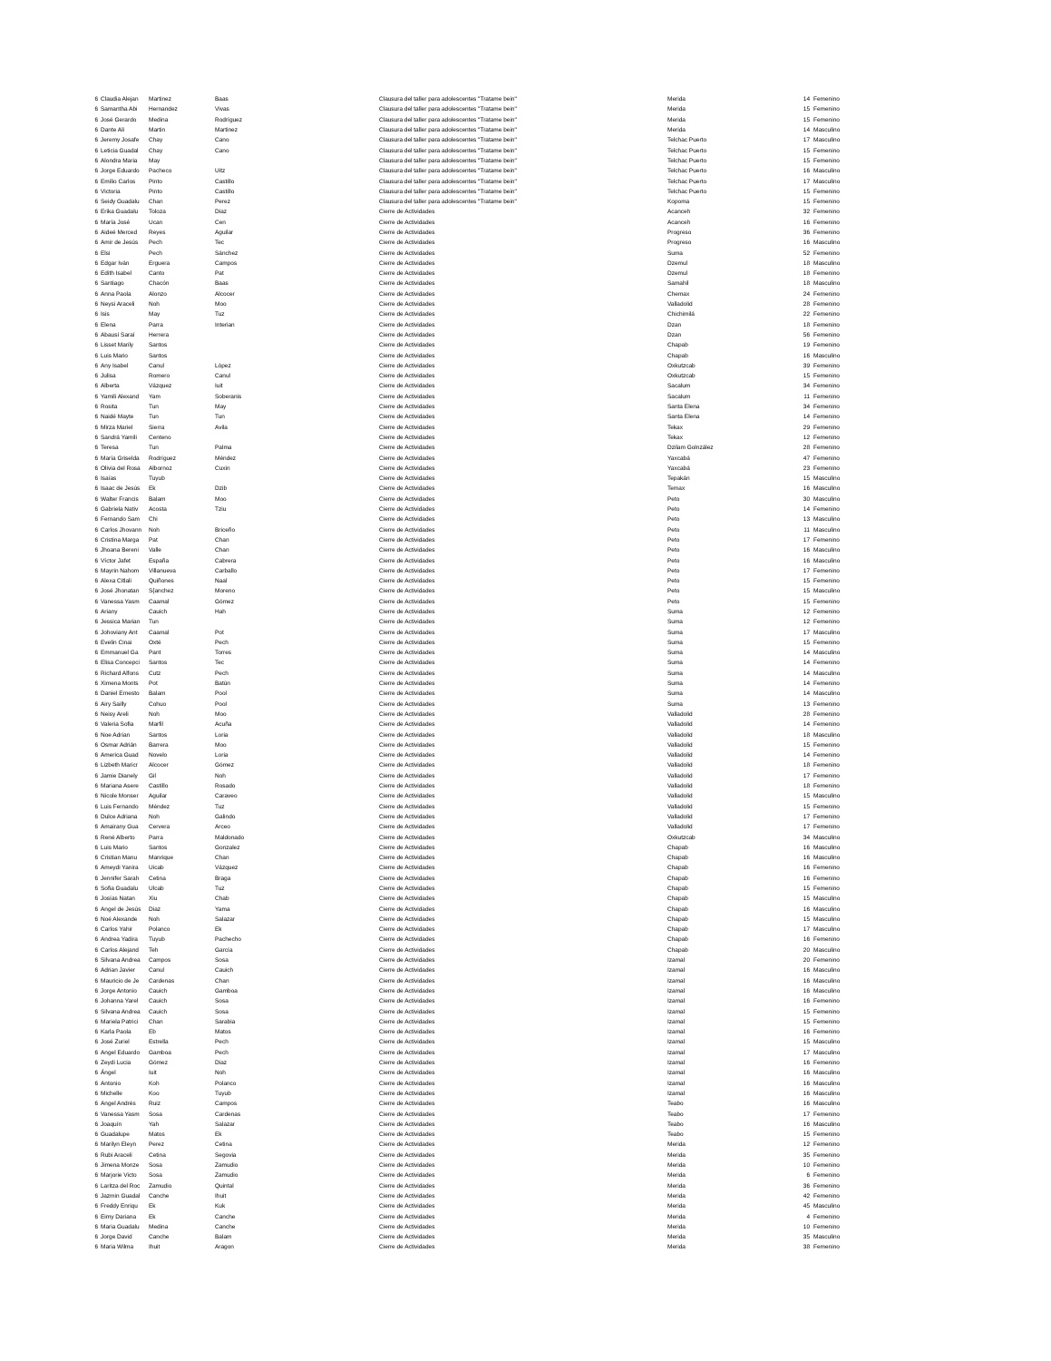| 6 | Claudia Alejan | Martinez | Baas | Clausura del taller para adolescentes "Tratame bein" | Merida | 14 | Femenino |
| 6 | Samantha Abi | Hernandez | Vivas | Clausura del taller para adolescentes "Tratame bein" | Merida | 15 | Femenino |
| 6 | José Gerardo | Medina | Rodríguez | Clausura del taller para adolescentes "Tratame bein" | Merida | 15 | Femenino |
| 6 | Dante Ali | Martin | Martinez | Clausura del taller para adolescentes "Tratame bein" | Merida | 14 | Masculino |
| 6 | Jeremy Josafe | Chay | Cano | Clausura del taller para adolescentes "Tratame bein" | Telchac Puerto | 17 | Masculino |
| 6 | Leticia Guadal | Chay | Cano | Clausura del taller para adolescentes "Tratame bein" | Telchac Puerto | 15 | Femenino |
| 6 | Alondra Maria | May | | Clausura del taller para adolescentes "Tratame bein" | Telchac Puerto | 15 | Femenino |
| 6 | Jorge Eduardo | Pacheco | Uitz | Clausura del taller para adolescentes "Tratame bein" | Telchac Puerto | 16 | Masculino |
| 6 | Emilio Carlos | Pinto | Castillo | Clausura del taller para adolescentes "Tratame bein" | Telchac Puerto | 17 | Masculino |
| 6 | Victoria | Pinto | Castillo | Clausura del taller para adolescentes "Tratame bein" | Telchac Puerto | 15 | Femenino |
| 6 | Seidy Guadalu | Chan | Perez | Clausura del taller para adolescentes "Tratame bein" | Kopoma | 15 | Femenino |
| 6 | Erika Guadalu | Toloza | Diaz | Cierre de Actividades | Acanceh | 32 | Femenino |
| 6 | María José | Ucan | Cen | Cierre de Actividades | Acanceh | 16 | Femenino |
| 6 | Aideé Merced | Reyes | Aguilar | Cierre de Actividades | Progreso | 36 | Femenino |
| 6 | Amir de Jesús | Pech | Tec | Cierre de Actividades | Progreso | 16 | Masculino |
| 6 | Elsi | Pech | Sánchez | Cierre de Actividades | Suma | 52 | Femenino |
| 6 | Edgar Iván | Erguera | Campos | Cierre de Actividades | Dzemul | 18 | Masculino |
| 6 | Edith Isabel | Canto | Pat | Cierre de Actividades | Dzemul | 18 | Femenino |
| 6 | Santiago | Chacón | Baas | Cierre de Actividades | Samahil | 18 | Masculino |
| 6 | Anna Paola | Alonzo | Alcocer | Cierre de Actividades | Chemax | 24 | Femenino |
| 6 | Neysi Araceli | Noh | Moo | Cierre de Actividades | Valladolid | 28 | Femenino |
| 6 | Isis | May | Tuz | Cierre de Actividades | Chichimilá | 22 | Femenino |
| 6 | Elena | Parra | Interian | Cierre de Actividades | Dzan | 18 | Femenino |
| 6 | Abausí Saraí | Herrera | | Cierre de Actividades | Dzan | 56 | Femenino |
| 6 | Lisset Marily | Santos | | Cierre de Actividades | Chapab | 19 | Femenino |
| 6 | Luis Mario | Santos | | Cierre de Actividades | Chapab | 16 | Masculino |
| 6 | Any Isabel | Canul | López | Cierre de Actividades | Oxkutzcab | 39 | Femenino |
| 6 | Julisa | Romero | Canul | Cierre de Actividades | Oxkutzcab | 15 | Femenino |
| 6 | Alberta | Vázquez | Iuit | Cierre de Actividades | Sacalum | 34 | Femenino |
| 6 | Yamili Alexand | Yam | Soberanis | Cierre de Actividades | Sacalum | 11 | Femenino |
| 6 | Rosita | Tun | May | Cierre de Actividades | Santa Elena | 34 | Femenino |
| 6 | Naidé Mayte | Tun | Tun | Cierre de Actividades | Santa Elena | 14 | Femenino |
| 6 | Mirza Mariel | Sierra | Avila | Cierre de Actividades | Tekax | 29 | Femenino |
| 6 | Sandrá Yamili | Centeno | | Cierre de Actividades | Tekax | 12 | Femenino |
| 6 | Teresa | Tun | Palma | Cierre de Actividades | Dzilam Golnzález | 28 | Femenino |
| 6 | María Griselda | Rodríguez | Méndez | Cierre de Actividades | Yaxcabá | 47 | Femenino |
| 6 | Olivia del Rosa | Albornoz | Cuxin | Cierre de Actividades | Yaxcabá | 23 | Femenino |
| 6 | Isaías | Tuyub | | Cierre de Actividades | Tepakán | 15 | Masculino |
| 6 | Isaac de Jesús | Ek | Dzib | Cierre de Actividades | Temax | 16 | Masculino |
| 6 | Walter Francis | Balam | Moo | Cierre de Actividades | Peto | 30 | Masculino |
| 6 | Gabriela Nativ | Acosta | Tziu | Cierre de Actividades | Peto | 14 | Femenino |
| 6 | Fernando Sam | Chi | | Cierre de Actividades | Peto | 13 | Masculino |
| 6 | Carlos Jhovann | Noh | Briceño | Cierre de Actividades | Peto | 11 | Masculino |
| 6 | Cristina Marga | Pat | Chan | Cierre de Actividades | Peto | 17 | Femenino |
| 6 | Jhoana Bereni | Valle | Chan | Cierre de Actividades | Peto | 16 | Masculino |
| 6 | Víctor Jafet | España | Cabrera | Cierre de Actividades | Peto | 16 | Masculino |
| 6 | Mayrin Nahom | Villanueva | Carballo | Cierre de Actividades | Peto | 17 | Femenino |
| 6 | Alexa Citlali | Quiñones | Naal | Cierre de Actividades | Peto | 15 | Femenino |
| 6 | José Jhonatan | S{anchez | Moreno | Cierre de Actividades | Peto | 15 | Masculino |
| 6 | Vanessa Yasm | Caamal | Gómez | Cierre de Actividades | Peto | 15 | Femenino |
| 6 | Ariany | Cauich | Hah | Cierre de Actividades | Suma | 12 | Femenino |
| 6 | Jessica Marian | Tun | | Cierre de Actividades | Suma | 12 | Femenino |
| 6 | Johoviany Ant | Caamal | Pot | Cierre de Actividades | Suma | 17 | Masculino |
| 6 | Evelin Cinai | Oxté | Pech | Cierre de Actividades | Suma | 15 | Femenino |
| 6 | Emmanuel Ga | Pant | Torres | Cierre de Actividades | Suma | 14 | Masculino |
| 6 | Elisa Concepci | Santos | Tec | Cierre de Actividades | Suma | 14 | Femenino |
| 6 | Richard Alfons | Cutz | Pech | Cierre de Actividades | Suma | 14 | Masculino |
| 6 | Ximena Monts | Pot | Batún | Cierre de Actividades | Suma | 14 | Femenino |
| 6 | Daniel Ernesto | Balam | Pool | Cierre de Actividades | Suma | 14 | Masculino |
| 6 | Airy Sailly | Cohuo | Pool | Cierre de Actividades | Suma | 13 | Femenino |
| 6 | Neisy Areli | Noh | Moo | Cierre de Actividades | Valladolid | 28 | Femenino |
| 6 | Valeria Sofia | Marfil | Acuña | Cierre de Actividades | Valladolid | 14 | Femenino |
| 6 | Noe Adrian | Santos | Loria | Cierre de Actividades | Valladolid | 18 | Masculino |
| 6 | Osmar Adrián | Barrera | Moo | Cierre de Actividades | Valladolid | 15 | Femenino |
| 6 | America Guad | Novelo | Loria | Cierre de Actividades | Valladolid | 14 | Femenino |
| 6 | Lizbeth Maricr | Alcocer | Gómez | Cierre de Actividades | Valladolid | 18 | Femenino |
| 6 | Jamie Dianely | Gil | Noh | Cierre de Actividades | Valladolid | 17 | Femenino |
| 6 | Mariana Asere | Castillo | Rosado | Cierre de Actividades | Valladolid | 18 | Femenino |
| 6 | Nicole Monser | Aguilar | Caraveo | Cierre de Actividades | Valladolid | 15 | Masculino |
| 6 | Luis Fernando | Méndez | Tuz | Cierre de Actividades | Valladolid | 15 | Femenino |
| 6 | Dulce Adriana | Noh | Galindo | Cierre de Actividades | Valladolid | 17 | Femenino |
| 6 | Amairany Gua | Cervera | Arceo | Cierre de Actividades | Valladolid | 17 | Femenino |
| 6 | René Alberto | Parra | Maldonado | Cierre de Actividades | Oxkutzcab | 34 | Masculino |
| 6 | Luis Mario | Santos | Gonzalez | Cierre de Actividades | Chapab | 16 | Masculino |
| 6 | Cristian Manu | Manrique | Chan | Cierre de Actividades | Chapab | 16 | Masculino |
| 6 | Ameydi Yanira | Uicab | Vázquez | Cierre de Actividades | Chapab | 16 | Femenino |
| 6 | Jennifer Sarah | Cetina | Braga | Cierre de Actividades | Chapab | 16 | Femenino |
| 6 | Sofia Guadalu | Ulcab | Tuz | Cierre de Actividades | Chapab | 15 | Femenino |
| 6 | Josías Natan | Xiu | Chab | Cierre de Actividades | Chapab | 15 | Masculino |
| 6 | Angel de Jesús | Diaz | Yama | Cierre de Actividades | Chapab | 16 | Masculino |
| 6 | Noé Alexande | Noh | Salazar | Cierre de Actividades | Chapab | 15 | Masculino |
| 6 | Carlos Yahir | Polanco | Ek | Cierre de Actividades | Chapab | 17 | Masculino |
| 6 | Andrea Yadira | Tuyub | Pachecho | Cierre de Actividades | Chapab | 16 | Femenino |
| 6 | Carlos Alejand | Teh | García | Cierre de Actividades | Chapab | 20 | Masculino |
| 6 | Silvana Andrea | Campos | Sosa | Cierre de Actividades | Izamal | 20 | Femenino |
| 6 | Adrian Javier | Canul | Cauich | Cierre de Actividades | Izamal | 16 | Masculino |
| 6 | Mauricio de Je | Cardenas | Chan | Cierre de Actividades | Izamal | 16 | Masculino |
| 6 | Jorge Antonio | Cauich | Gamboa | Cierre de Actividades | Izamal | 16 | Masculino |
| 6 | Johanna Yarel | Cauich | Sosa | Cierre de Actividades | Izamal | 16 | Femenino |
| 6 | Silvana Andrea | Cauich | Sosa | Cierre de Actividades | Izamal | 15 | Femenino |
| 6 | Mariela Patrici | Chan | Sarabia | Cierre de Actividades | Izamal | 15 | Femenino |
| 6 | Karla Paola | Eb | Matos | Cierre de Actividades | Izamal | 16 | Femenino |
| 6 | José Zuriel | Estrella | Pech | Cierre de Actividades | Izamal | 15 | Masculino |
| 6 | Angel Eduardo | Gamboa | Pech | Cierre de Actividades | Izamal | 17 | Masculino |
| 6 | Zeydi Lucia | Gómez | Diaz | Cierre de Actividades | Izamal | 16 | Femenino |
| 6 | Ángel | Iuit | Noh | Cierre de Actividades | Izamal | 16 | Masculino |
| 6 | Antonio | Koh | Polanco | Cierre de Actividades | Izamal | 16 | Masculino |
| 6 | Michelle | Koo | Tuyub | Cierre de Actividades | Izamal | 16 | Masculino |
| 6 | Angel Andrés | Ruiz | Campos | Cierre de Actividades | Teabo | 16 | Masculino |
| 6 | Vanessa Yasm | Sosa | Cardenas | Cierre de Actividades | Teabo | 17 | Femenino |
| 6 | Joaquín | Yah | Salazar | Cierre de Actividades | Teabo | 16 | Masculino |
| 6 | Guadalupe | Matos | Ek | Cierre de Actividades | Teabo | 15 | Femenino |
| 6 | Marilyn Eleyn | Perez | Cetina | Cierre de Actividades | Merida | 12 | Femenino |
| 6 | Rubi Araceli | Cetina | Segovia | Cierre de Actividades | Merida | 35 | Femenino |
| 6 | Jimena Monze | Sosa | Zamudio | Cierre de Actividades | Merida | 10 | Femenino |
| 6 | Marjorie Victo | Sosa | Zamudio | Cierre de Actividades | Merida | 6 | Femenino |
| 6 | Laritza del Roc | Zamudio | Quintal | Cierre de Actividades | Merida | 36 | Femenino |
| 6 | Jazmin Guadal | Canche | Ihuit | Cierre de Actividades | Merida | 42 | Femenino |
| 6 | Freddy Enriqu | Ek | Kuk | Cierre de Actividades | Merida | 45 | Masculino |
| 6 | Eimy Dariana | Ek | Canche | Cierre de Actividades | Merida | 4 | Femenino |
| 6 | Maria Guadalu | Medina | Canche | Cierre de Actividades | Merida | 10 | Femenino |
| 6 | Jorge David | Canche | Balam | Cierre de Actividades | Merida | 35 | Masculino |
| 6 | Maria Wilma | Ihuit | Aragon | Cierre de Actividades | Merida | 38 | Femenino |